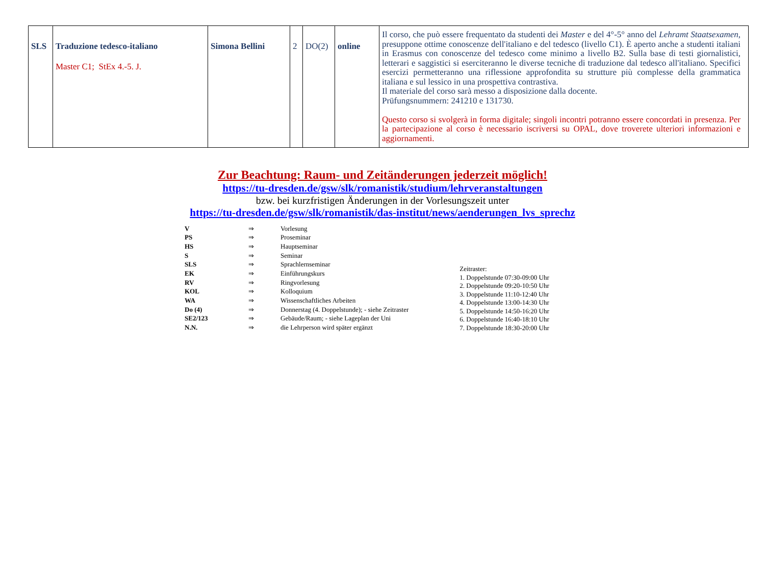| SLS | Traduzione tedesco-italiano Master C1; StEx 4.-5. J. | Simona Bellini | 2 | DO(2) | online | Il corso, che può essere frequentato da studenti dei Master e del 4°-5° anno del Lehramt Staatsexamen , presuppone ottime conoscenze dell'italiano e del tedesco (livello C1). È aperto anche a studenti italiani in Erasmus con conoscenze del tedesco come minimo a livello B2. Sulla base di testi giornalistici, letterari e saggistici si eserciteranno le diverse tecniche di traduzione dal tedesco all'italiano. Specifici esercizi permetteranno una riflessione approfondita su strutture più complesse della grammatica italiana e sul lessico in una prospettiva contrastiva. Il materiale del corso sarà messo a disposizione dalla docente. Prüfungsnummern: 241210 e 131730. Questo corso si svolgerà in forma digitale; singoli incontri potranno essere concordati in presenza. Per la partecipazione al corso è necessario iscriversi su OPAL, dove troverete ulteriori informazioni e aggiornamenti. |
Zur Beachtung: Raum- und Zeitänderungen jederzeit möglich!
https://tu-dresden.de/gsw/slk/romanistik/studium/lehrveranstaltungen
bzw. bei kurzfristigen Änderungen in der Vorlesungszeit unter
https://tu-dresden.de/gsw/slk/romanistik/das-institut/news/aenderungen_lvs_sprechz
| V | ⇒ | Vorlesung |
| PS | ⇒ | Proseminar |
| HS | ⇒ | Hauptseminar |
| S | ⇒ | Seminar |
| SLS | ⇒ | Sprachlernseminar |
| EK | ⇒ | Einführungskurs |
| RV | ⇒ | Ringvorlesung |
| KOL | ⇒ | Kolloquium |
| WA | ⇒ | Wissenschaftliches Arbeiten |
| Do (4) | ⇒ | Donnerstag (4. Doppelstunde); - siehe Zeitraster |
| SE2/123 | ⇒ | Gebäude/Raum; - siehe Lageplan der Uni |
| N.N. | ⇒ | die Lehrperson wird später ergänzt |
Zeitraster:
1. Doppelstunde 07:30-09:00 Uhr
2. Doppelstunde 09:20-10:50 Uhr
3. Doppelstunde 11:10-12:40 Uhr
4. Doppelstunde 13:00-14:30 Uhr
5. Doppelstunde 14:50-16:20 Uhr
6. Doppelstunde 16:40-18:10 Uhr
7. Doppelstunde 18:30-20:00 Uhr